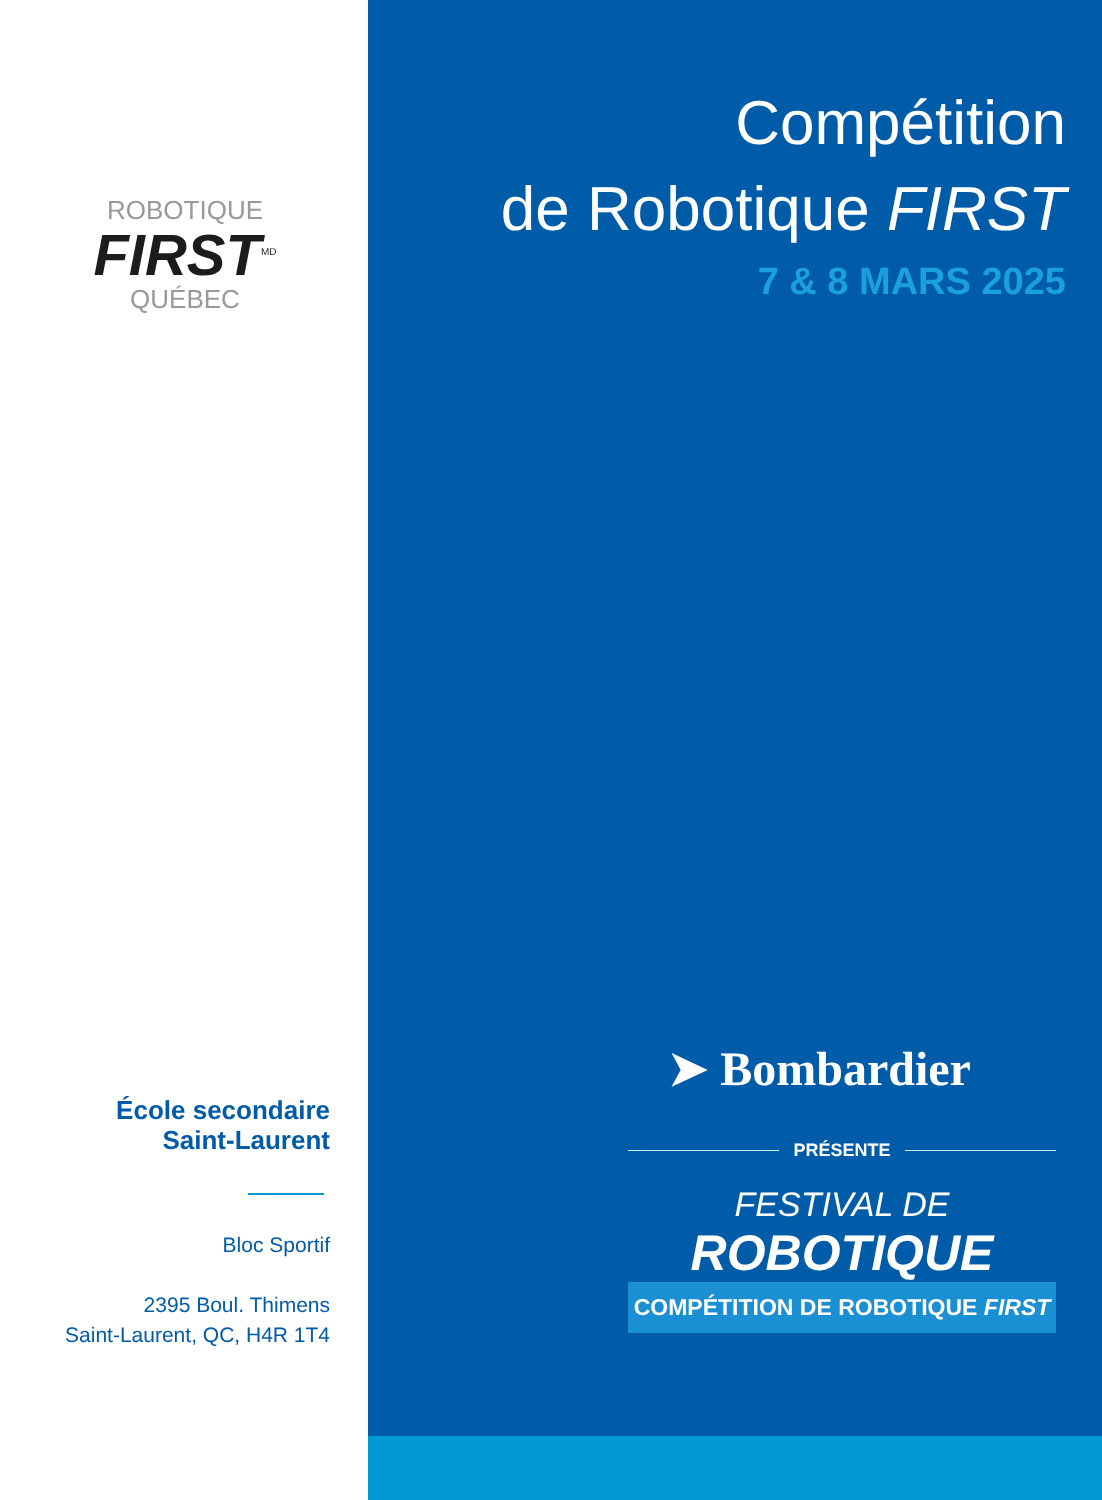ROBOTIQUE
FIRST<sup>MD</sup>
QUÉBEC
École secondaire
Saint-Laurent
Bloc Sportif
2395 Boul. Thimens
Saint-Laurent, QC, H4R 1T4
Compétition
de Robotique FIRST
7 & 8 MARS 2025
➤ Bombardier
PRÉSENTE
FESTIVAL DE
ROBOTIQUE
COMPÉTITION DE ROBOTIQUE FIRST